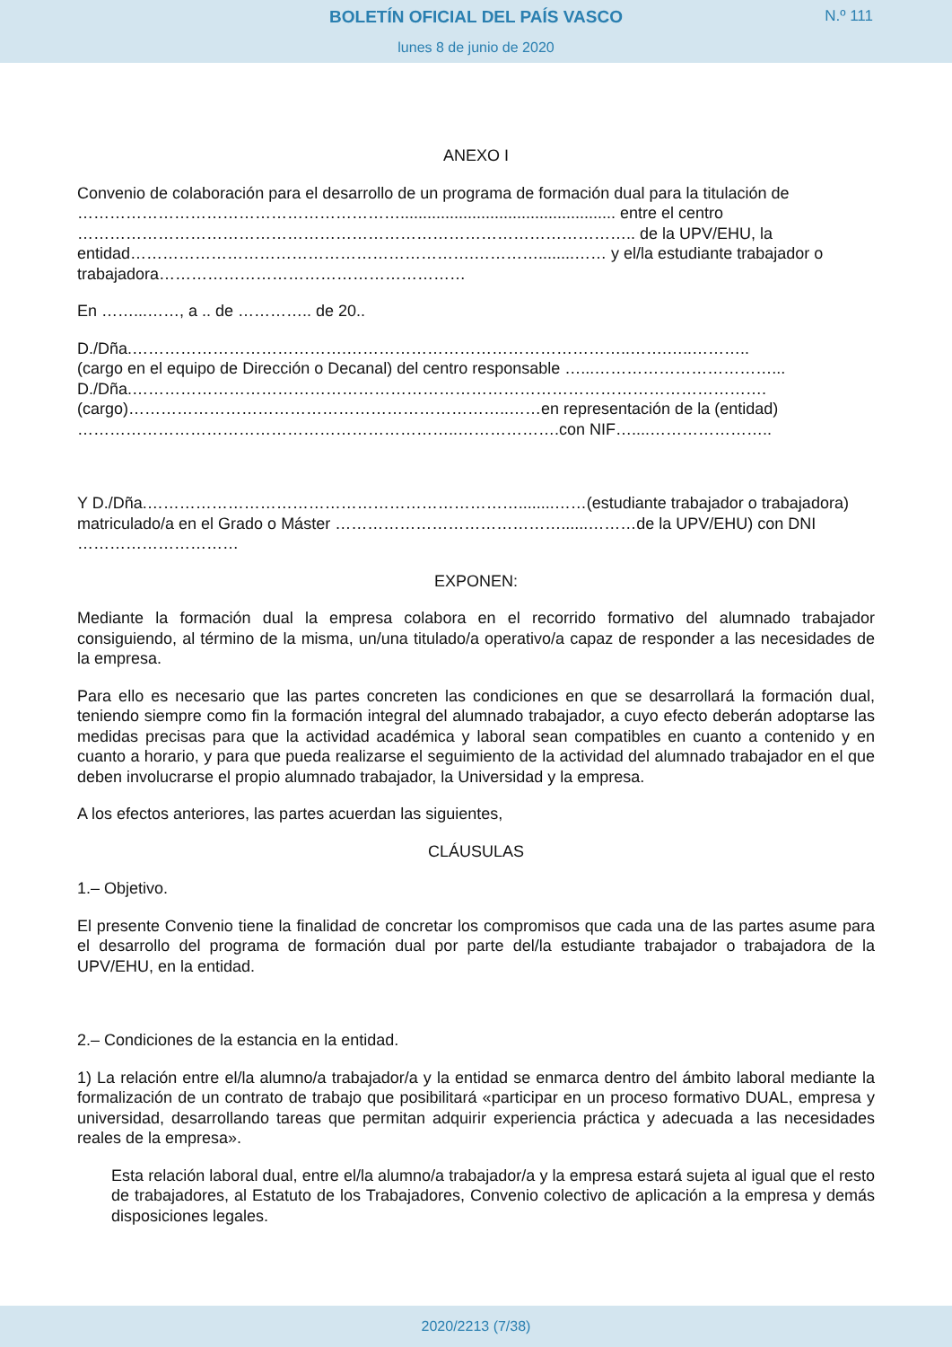BOLETÍN OFICIAL DEL PAÍS VASCO
N.º 111
lunes 8 de junio de 2020
ANEXO I
Convenio de colaboración para el desarrollo de un programa de formación dual para la titulación de ……………………………………………………................................................ entre el centro ………………………………………………………………………………………….. de la UPV/EHU, la entidad……………………………………………………….…………........…… y el/la estudiante trabajador o trabajadora…………………………………………………
En ……...……, a .. de ………….. de 20..
D./Dña.………………………………….……………………………………………..…….…..………..
(cargo en el equipo de Dirección o Decanal) del centro responsable …...……………………………...
D./Dña.……………………………………………………………………………………………………….
(cargo)……………………………………………………………..……en representación de la (entidad)
……………………………………………………………..……………….con NIF…....…………………..
Y D./Dña.……………………………………………………………........……(estudiante trabajador o trabajadora) matriculado/a en el Grado o Máster ……………………………………......………de la UPV/EHU) con DNI …………………………
EXPONEN:
Mediante la formación dual la empresa colabora en el recorrido formativo del alumnado trabajador consiguiendo, al término de la misma, un/una titulado/a operativo/a capaz de responder a las necesidades de la empresa.
Para ello es necesario que las partes concreten las condiciones en que se desarrollará la formación dual, teniendo siempre como fin la formación integral del alumnado trabajador, a cuyo efecto deberán adoptarse las medidas precisas para que la actividad académica y laboral sean compatibles en cuanto a contenido y en cuanto a horario, y para que pueda realizarse el seguimiento de la actividad del alumnado trabajador en el que deben involucrarse el propio alumnado trabajador, la Universidad y la empresa.
A los efectos anteriores, las partes acuerdan las siguientes,
CLÁUSULAS
1.– Objetivo.
El presente Convenio tiene la finalidad de concretar los compromisos que cada una de las partes asume para el desarrollo del programa de formación dual por parte del/la estudiante trabajador o trabajadora de la UPV/EHU, en la entidad.
2.– Condiciones de la estancia en la entidad.
1) La relación entre el/la alumno/a trabajador/a y la entidad se enmarca dentro del ámbito laboral mediante la formalización de un contrato de trabajo que posibilitará «participar en un proceso formativo DUAL, empresa y universidad, desarrollando tareas que permitan adquirir experiencia práctica y adecuada a las necesidades reales de la empresa».
Esta relación laboral dual, entre el/la alumno/a trabajador/a y la empresa estará sujeta al igual que el resto de trabajadores, al Estatuto de los Trabajadores, Convenio colectivo de aplicación a la empresa y demás disposiciones legales.
2020/2213 (7/38)